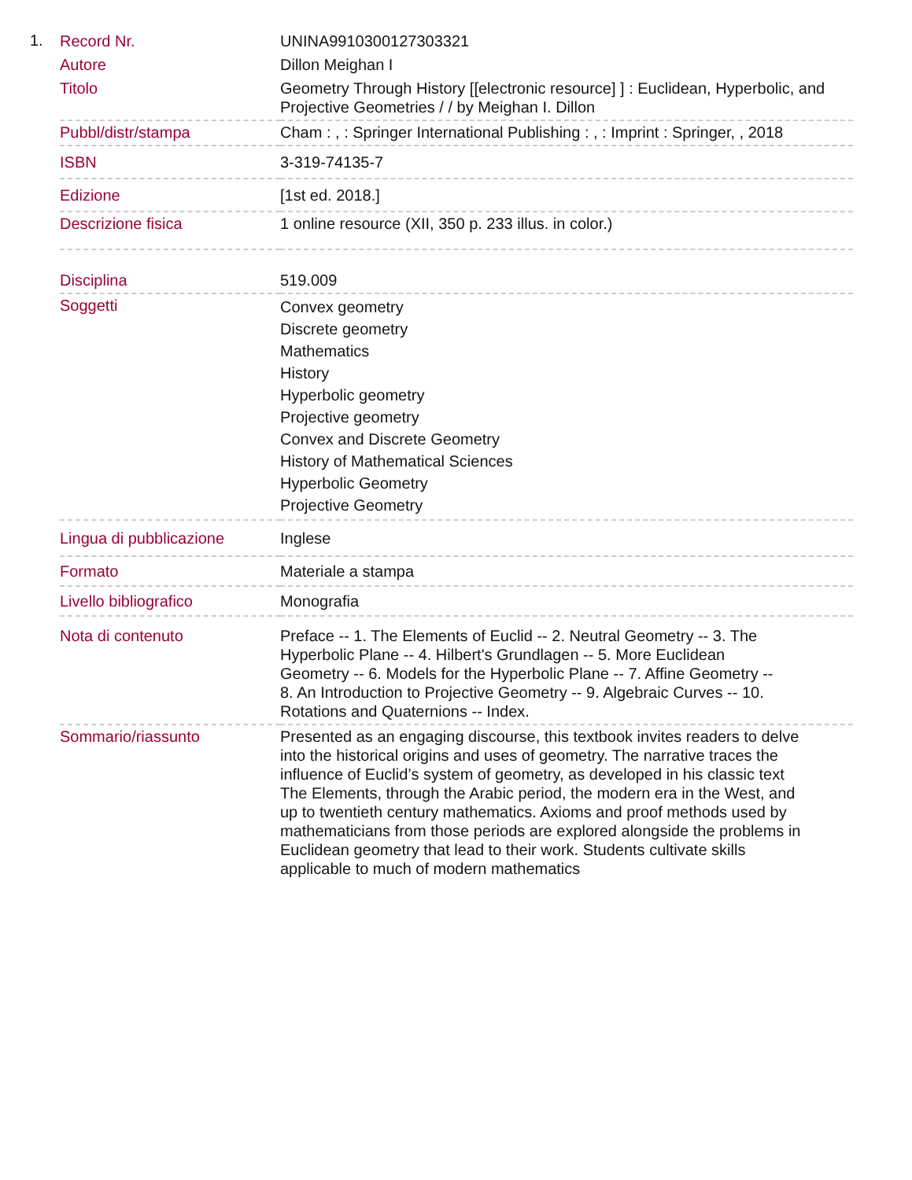1.
| Record Nr. | UNINA9910300127303321 |
| Autore | Dillon Meighan I |
| Titolo | Geometry Through History [[electronic resource] ] : Euclidean, Hyperbolic, and Projective Geometries / / by Meighan I. Dillon |
| Pubbl/distr/stampa | Cham : , : Springer International Publishing : , : Imprint : Springer, , 2018 |
| ISBN | 3-319-74135-7 |
| Edizione | [1st ed. 2018.] |
| Descrizione fisica | 1 online resource (XII, 350 p. 233 illus. in color.) |
| Disciplina | 519.009 |
| Soggetti | Convex geometry Discrete geometry Mathematics History Hyperbolic geometry Projective geometry Convex and Discrete Geometry History of Mathematical Sciences Hyperbolic Geometry Projective Geometry |
| Lingua di pubblicazione | Inglese |
| Formato | Materiale a stampa |
| Livello bibliografico | Monografia |
| Nota di contenuto | Preface -- 1. The Elements of Euclid -- 2. Neutral Geometry -- 3. The Hyperbolic Plane -- 4. Hilbert's Grundlagen -- 5. More Euclidean Geometry -- 6. Models for the Hyperbolic Plane -- 7. Affine Geometry -- 8. An Introduction to Projective Geometry -- 9. Algebraic Curves -- 10. Rotations and Quaternions -- Index. |
| Sommario/riassunto | Presented as an engaging discourse, this textbook invites readers to delve into the historical origins and uses of geometry. The narrative traces the influence of Euclid’s system of geometry, as developed in his classic text The Elements, through the Arabic period, the modern era in the West, and up to twentieth century mathematics. Axioms and proof methods used by mathematicians from those periods are explored alongside the problems in Euclidean geometry that lead to their work. Students cultivate skills applicable to much of modern mathematics |